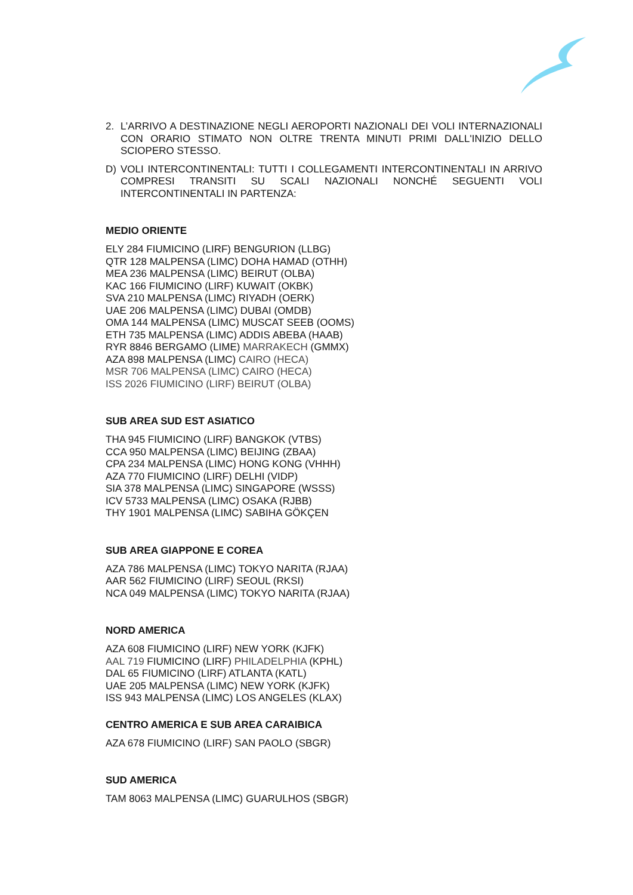2. L’ARRIVO A DESTINAZIONE NEGLI AEROPORTI NAZIONALI DEI VOLI INTERNAZIONALI CON ORARIO STIMATO NON OLTRE TRENTA MINUTI PRIMI DALL'INIZIO DELLO SCIOPERO STESSO.
D) VOLI INTERCONTINENTALI: TUTTI I COLLEGAMENTI INTERCONTINENTALI IN ARRIVO COMPRESI TRANSITI SU SCALI NAZIONALI NONCHÉ SEGUENTI VOLI INTERCONTINENTALI IN PARTENZA:
MEDIO ORIENTE
ELY 284 FIUMICINO (LIRF) BENGURION (LLBG)
QTR 128 MALPENSA (LIMC) DOHA HAMAD (OTHH)
MEA 236 MALPENSA (LIMC) BEIRUT (OLBA)
KAC 166 FIUMICINO (LIRF) KUWAIT (OKBK)
SVA 210 MALPENSA (LIMC) RIYADH (OERK)
UAE 206 MALPENSA (LIMC) DUBAI (OMDB)
OMA 144 MALPENSA (LIMC) MUSCAT SEEB (OOMS)
ETH 735 MALPENSA (LIMC) ADDIS ABEBA (HAAB)
RYR 8846 BERGAMO (LIME) MARRAKECH (GMMX)
AZA 898 MALPENSA (LIMC) CAIRO (HECA)
MSR 706 MALPENSA (LIMC) CAIRO (HECA)
ISS 2026 FIUMICINO (LIRF) BEIRUT (OLBA)
SUB AREA SUD EST ASIATICO
THA 945 FIUMICINO (LIRF) BANGKOK (VTBS)
CCA 950 MALPENSA (LIMC) BEIJING (ZBAA)
CPA 234 MALPENSA (LIMC) HONG KONG (VHHH)
AZA 770 FIUMICINO (LIRF) DELHI (VIDP)
SIA 378 MALPENSA (LIMC) SINGAPORE (WSSS)
ICV 5733 MALPENSA (LIMC) OSAKA (RJBB)
THY 1901 MALPENSA (LIMC) SABIHA GÖKÇEN
SUB AREA GIAPPONE E COREA
AZA 786 MALPENSA (LIMC) TOKYO NARITA (RJAA)
AAR 562 FIUMICINO (LIRF) SEOUL (RKSI)
NCA 049 MALPENSA (LIMC) TOKYO NARITA (RJAA)
NORD AMERICA
AZA 608 FIUMICINO (LIRF) NEW YORK (KJFK)
AAL 719 FIUMICINO (LIRF) PHILADELPHIA (KPHL)
DAL 65 FIUMICINO (LIRF) ATLANTA (KATL)
UAE 205 MALPENSA (LIMC) NEW YORK (KJFK)
ISS 943 MALPENSA (LIMC) LOS ANGELES (KLAX)
CENTRO AMERICA E SUB AREA CARAIBICA
AZA 678 FIUMICINO (LIRF) SAN PAOLO (SBGR)
SUD AMERICA
TAM 8063 MALPENSA (LIMC) GUARULHOS (SBGR)